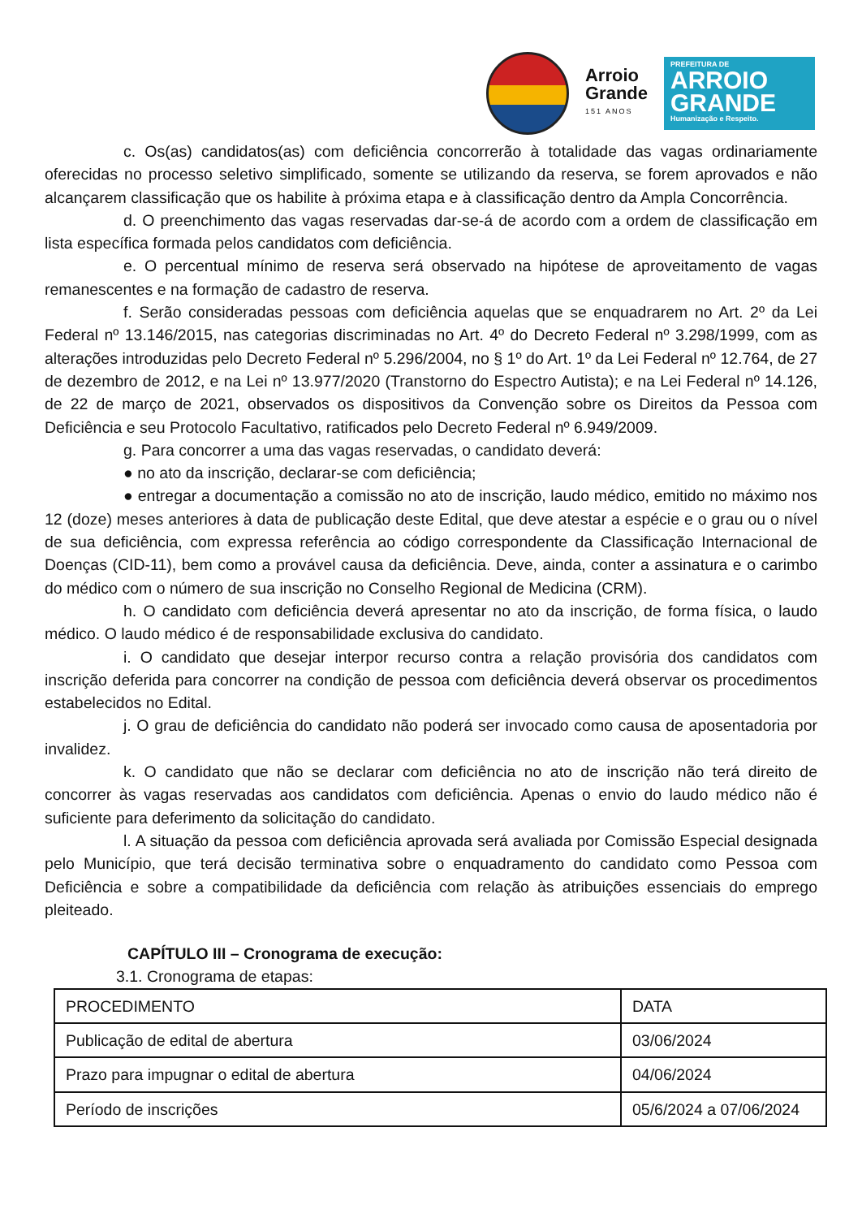Arroio
Grande
151 ANOS
PREFEITURA DE
ARROIO GRANDE
Humanização e Respeito.
c. Os(as) candidatos(as) com deficiência concorrerão à totalidade das vagas ordinariamente oferecidas no processo seletivo simplificado, somente se utilizando da reserva, se forem aprovados e não alcançarem classificação que os habilite à próxima etapa e à classificação dentro da Ampla Concorrência.
d. O preenchimento das vagas reservadas dar-se-á de acordo com a ordem de classificação em lista específica formada pelos candidatos com deficiência.
e. O percentual mínimo de reserva será observado na hipótese de aproveitamento de vagas remanescentes e na formação de cadastro de reserva.
f. Serão consideradas pessoas com deficiência aquelas que se enquadrarem no Art. 2º da Lei Federal nº 13.146/2015, nas categorias discriminadas no Art. 4º do Decreto Federal nº 3.298/1999, com as alterações introduzidas pelo Decreto Federal nº 5.296/2004, no § 1º do Art. 1º da Lei Federal nº 12.764, de 27 de dezembro de 2012, e na Lei nº 13.977/2020 (Transtorno do Espectro Autista); e na Lei Federal nº 14.126, de 22 de março de 2021, observados os dispositivos da Convenção sobre os Direitos da Pessoa com Deficiência e seu Protocolo Facultativo, ratificados pelo Decreto Federal nº 6.949/2009.
g. Para concorrer a uma das vagas reservadas, o candidato deverá:
● no ato da inscrição, declarar-se com deficiência;
● entregar a documentação a comissão no ato de inscrição, laudo médico, emitido no máximo nos 12 (doze) meses anteriores à data de publicação deste Edital, que deve atestar a espécie e o grau ou o nível de sua deficiência, com expressa referência ao código correspondente da Classificação Internacional de Doenças (CID-11), bem como a provável causa da deficiência. Deve, ainda, conter a assinatura e o carimbo do médico com o número de sua inscrição no Conselho Regional de Medicina (CRM).
h. O candidato com deficiência deverá apresentar no ato da inscrição, de forma física, o laudo médico. O laudo médico é de responsabilidade exclusiva do candidato.
i. O candidato que desejar interpor recurso contra a relação provisória dos candidatos com inscrição deferida para concorrer na condição de pessoa com deficiência deverá observar os procedimentos estabelecidos no Edital.
j. O grau de deficiência do candidato não poderá ser invocado como causa de aposentadoria por invalidez.
k. O candidato que não se declarar com deficiência no ato de inscrição não terá direito de concorrer às vagas reservadas aos candidatos com deficiência. Apenas o envio do laudo médico não é suficiente para deferimento da solicitação do candidato.
l. A situação da pessoa com deficiência aprovada será avaliada por Comissão Especial designada pelo Município, que terá decisão terminativa sobre o enquadramento do candidato como Pessoa com Deficiência e sobre a compatibilidade da deficiência com relação às atribuições essenciais do emprego pleiteado.
CAPÍTULO III – Cronograma de execução:
3.1. Cronograma de etapas:
| PROCEDIMENTO | DATA |
| Publicação de edital de abertura | 03/06/2024 |
| Prazo para impugnar o edital de abertura | 04/06/2024 |
| Período de inscrições | 05/6/2024 a 07/06/2024 |